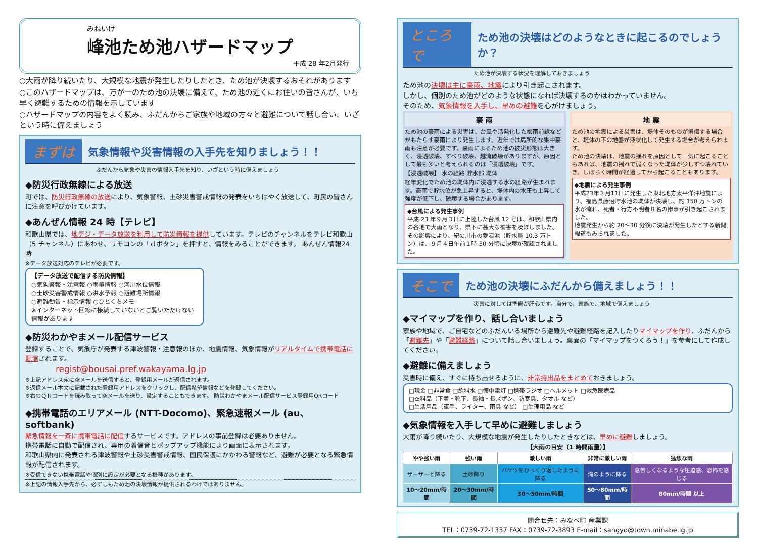みねいけ
峰池ため池ハザードマップ
平成 28 年2月発行
○大雨が降り続いたり、大規模な地震が発生したりしたとき、ため池が決壊するおそれがあります
○このハザードマップは、万が一のため池の決壊に備えて、ため池の近くにお住いの皆さんが、いち早く避難するための情報を示しています
○ハザードマップの内容をよく読み、ふだんからご家族や地域の方々と避難について話し合い、いざという時に備えましょう
まずは
気象情報や災害情報の入手先を知りましょう！！
ふだんから気象や災害の情報入手先を知り、いざという時に備えましょう
◆防災行政無線による放送
町では、防災行政無線の放送により、気象警報、土砂災害警戒情報の発表をいちはやく放送して、町民の皆さんに注意を呼びかけています。
◆あんぜん情報 24 時【テレビ】
和歌山県では、地デジ・データ放送を利用して防災情報を提供しています。テレビのチャンネルをテレビ和歌山（5 チャンネル）にあわせ、リモコンの「ｄボタン」を押すと、情報をみることができます。 あんぜん情報24時
※データ放送対応のテレビが必要です。
【データ放送で配信する防災情報】
○気象警報・注意報 ○雨量情報 ○河川水位情報
○土砂災害警戒情報 ○洪水予報 ○避難場所情報
○避難勧告・指示情報 ○ひとくちメモ
※インターネット回線に接続していないとご覧いただけない情報があります
◆防災わかやまメール配信サービス
登録することで、気象庁が発表する津波警報・注意報のほか、地震情報、気象情報がリアルタイムで携帯電話に配信されます。
regist@bousai.pref.wakayama.lg.jp
※上記アドレス宛に空メールを送信すると、登録用メールが返信されます。
※返信メール本文に記載された登録用アドレスをクリックし、配信希望情報などを登録してください。
※右のＱＲコードを読み取って空メールを送り、設定することもできます。 防災わかやまメール配信サービス登録用QRコード
◆携帯電話のエリアメール (NTT-Docomo)、緊急速報メール (au、softbank)
緊急情報を一斉に携帯電話に配信するサービスです。アドレスの事前登録は必要ありません。
携帯電話に自動で配信され、専用の着信音とポップアップ機能により画面に表示されます。
和歌山県内に発表される津波警報や土砂災害警戒情報、国民保護にかかわる警報など、避難が必要となる緊急情報が配信されます。
※受信できない携帯電話や個別に設定が必要となる機種があります。
※上記の情報入手先から、必ずしもため池の決壊情報が提供されるわけではありません。
ところで
ため池の決壊はどのようなときに起こるのでしょうか？
ため池が決壊する状況を理解しておきましょう
ため池の決壊は主に豪雨、地震により引き起こされます。
しかし、個別のため池がどのような状態になれば決壊するのかはわかっていません。
そのため、気象情報を入手し、早めの避難を心がけましょう。
豪 雨
ため池の豪雨による災害は、台風や活発化した梅雨前線などがもたらす豪雨により発生します。近年では局所的な集中豪雨も注意が必要です。豪雨によるため池の被災形態は大きく、浸透破壊、すべり破壊、越流破壊がありますが、原因として最も多いと考えられるのは「浸透破壊」です。
【浸透破壊】 水の経路 貯水部 堤体
経年変化でため池の堤体内に浸透する水の経路が生まれます。豪雨で貯水位が急上昇すると、堤体内の水圧も上昇して強度が低下し、破壊する場合があります。
◆台風による発生事例
平成 23 年９月３日に上陸した台風 12 号は、和歌山県内の各地で大雨となり、県下に甚大な被害を及ぼしました。その影響により、紀の川市の愛宕池（貯水量 10.3 万トン）は、９月４日午前１時 30 分頃に決壊が確認されました。
地 震
ため池の地震による災害は、堤体そのものが損傷する場合と、堤体の下の地盤が液状化して発生する場合が考えられます。
ため池の決壊は、地震の揺れを原因として一気に起こることもあれば、地震の揺れで弱くなった堤体が少しずつ壊れていき、しばらく時間が経過してから起こることもあります。
◆地震による発生事例
平成23年３月11日に発生した東北地方太平洋沖地震により、福島県藤沼貯水池の堤体が決壊し、約 150 万トンの水が流れ、死者・行方不明者８名の惨事が引き起こされました。
地震発生から約 20～30 分後に決壊が発生したとする新聞報道もみられました。
そこで
ため池の決壊にふだんから備えましょう！！
災害に対しては準備が肝心です。自分で、家族で、地域で備えましょう
◆マイマップを作り、話し合いましょう
家族や地域で、ご自宅などのふだんいる場所から避難先や避難経路を記入したりマイマップを作り、ふだんから「避難先」や「避難経路」について話し合いましょう。裏面の「マイマップをつくろう！」を参考にして作成してください。
◆避難に備えましょう
災害時に備え、すぐに持ち出せるように、非常持出品をまとめておきましょう。
□現金 □非常食 □飲料水 □懐中電灯 □携帯ラジオ □ヘルメット □救急医療品
□衣料品（下着・靴下、長袖・長ズボン、防寒具、タオル など）
□生活用品（軍手、ライター、雨具 など） □生理用品 など
◆気象情報を入手して早めに避難しましょう
大雨が降り続いたり、大規模な地震が発生したりしたときなどは、早めに避難しましょう。
【大雨の目安（1 時間雨量）】
| やや強い雨 | 強い雨 | 激しい雨 | 非常に激しい雨 | 猛烈な雨 |
| --- | --- | --- | --- | --- |
| ザーザーと降る | 土砂降り | バケツをひっくり返したように降る | 滝のように降る | 息苦しくなるような圧迫感、恐怖を感じる |
| 10～20mm/時間 | 20～30mm/時間 | 30～50mm/時間 | 50～80mm/時間 | 80mm/時間 以上 |
問合せ先：みなべ町 産業課
TEL：0739-72-1337 FAX：0739-72-3893 E-mail：sangyo@town.minabe.lg.jp